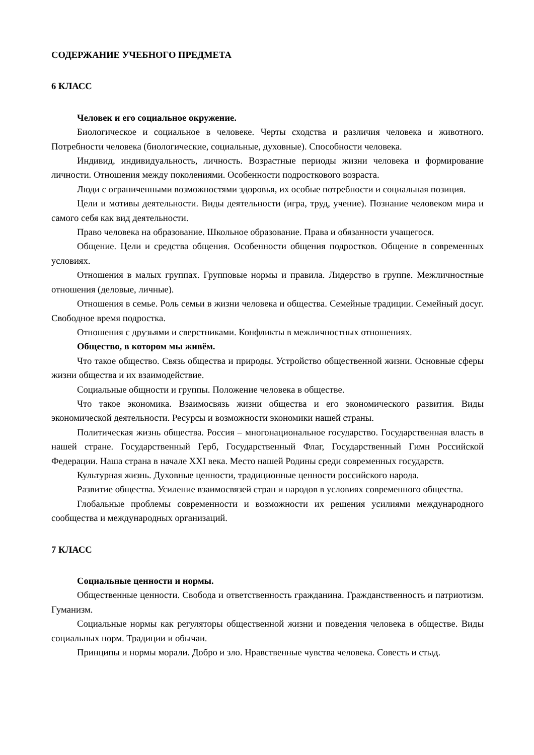СОДЕРЖАНИЕ УЧЕБНОГО ПРЕДМЕТА
6 КЛАСС
Человек и его социальное окружение.
Биологическое и социальное в человеке. Черты сходства и различия человека и животного. Потребности человека (биологические, социальные, духовные). Способности человека.
Индивид, индивидуальность, личность. Возрастные периоды жизни человека и формирование личности. Отношения между поколениями. Особенности подросткового возраста.
Люди с ограниченными возможностями здоровья, их особые потребности и социальная позиция.
Цели и мотивы деятельности. Виды деятельности (игра, труд, учение). Познание человеком мира и самого себя как вид деятельности.
Право человека на образование. Школьное образование. Права и обязанности учащегося.
Общение. Цели и средства общения. Особенности общения подростков. Общение в современных условиях.
Отношения в малых группах. Групповые нормы и правила. Лидерство в группе. Межличностные отношения (деловые, личные).
Отношения в семье. Роль семьи в жизни человека и общества. Семейные традиции. Семейный досуг. Свободное время подростка.
Отношения с друзьями и сверстниками. Конфликты в межличностных отношениях.
Общество, в котором мы живём.
Что такое общество. Связь общества и природы. Устройство общественной жизни. Основные сферы жизни общества и их взаимодействие.
Социальные общности и группы. Положение человека в обществе.
Что такое экономика. Взаимосвязь жизни общества и его экономического развития. Виды экономической деятельности. Ресурсы и возможности экономики нашей страны.
Политическая жизнь общества. Россия – многонациональное государство. Государственная власть в нашей стране. Государственный Герб, Государственный Флаг, Государственный Гимн Российской Федерации. Наша страна в начале XXI века. Место нашей Родины среди современных государств.
Культурная жизнь. Духовные ценности, традиционные ценности российского народа.
Развитие общества. Усиление взаимосвязей стран и народов в условиях современного общества.
Глобальные проблемы современности и возможности их решения усилиями международного сообщества и международных организаций.
7 КЛАСС
Социальные ценности и нормы.
Общественные ценности. Свобода и ответственность гражданина. Гражданственность и патриотизм. Гуманизм.
Социальные нормы как регуляторы общественной жизни и поведения человека в обществе. Виды социальных норм. Традиции и обычаи.
Принципы и нормы морали. Добро и зло. Нравственные чувства человека. Совесть и стыд.